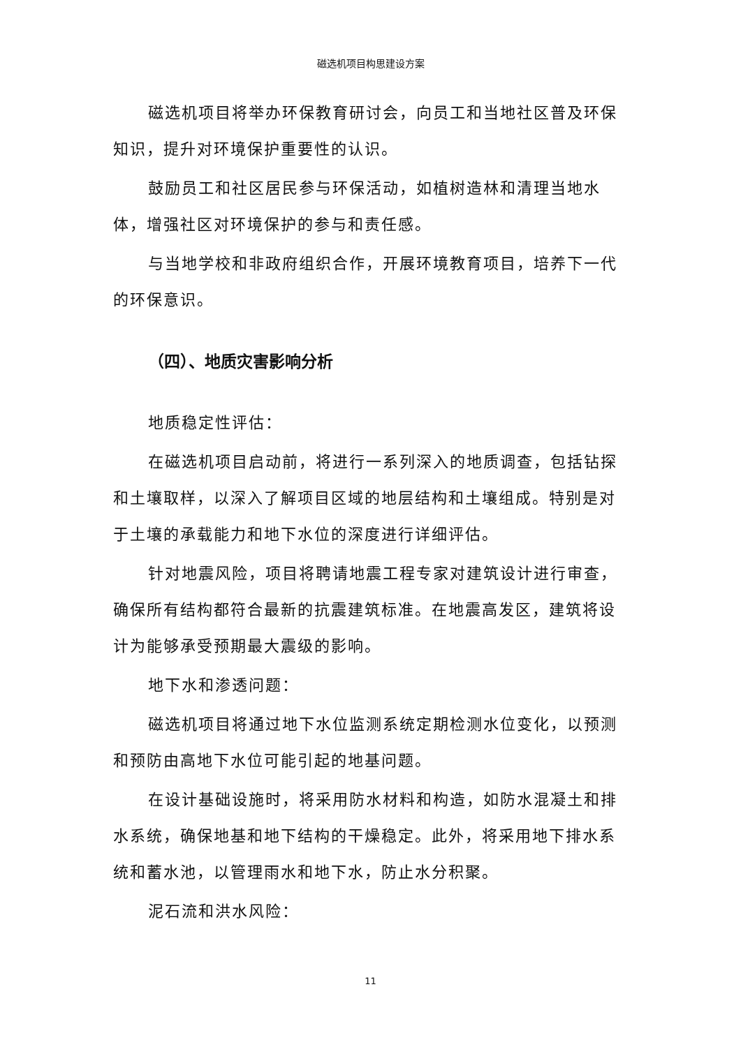磁选机项目构思建设方案
磁选机项目将举办环保教育研讨会，向员工和当地社区普及环保知识，提升对环境保护重要性的认识。
鼓励员工和社区居民参与环保活动，如植树造林和清理当地水体，增强社区对环境保护的参与和责任感。
与当地学校和非政府组织合作，开展环境教育项目，培养下一代的环保意识。
（四）、地质灾害影响分析
地质稳定性评估：
在磁选机项目启动前，将进行一系列深入的地质调查，包括钻探和土壤取样，以深入了解项目区域的地层结构和土壤组成。特别是对于土壤的承载能力和地下水位的深度进行详细评估。
针对地震风险，项目将聘请地震工程专家对建筑设计进行审查，确保所有结构都符合最新的抗震建筑标准。在地震高发区，建筑将设计为能够承受预期最大震级的影响。
地下水和渗透问题：
磁选机项目将通过地下水位监测系统定期检测水位变化，以预测和预防由高地下水位可能引起的地基问题。
在设计基础设施时，将采用防水材料和构造，如防水混凝土和排水系统，确保地基和地下结构的干燥稳定。此外，将采用地下排水系统和蓄水池，以管理雨水和地下水，防止水分积聚。
泥石流和洪水风险：
11